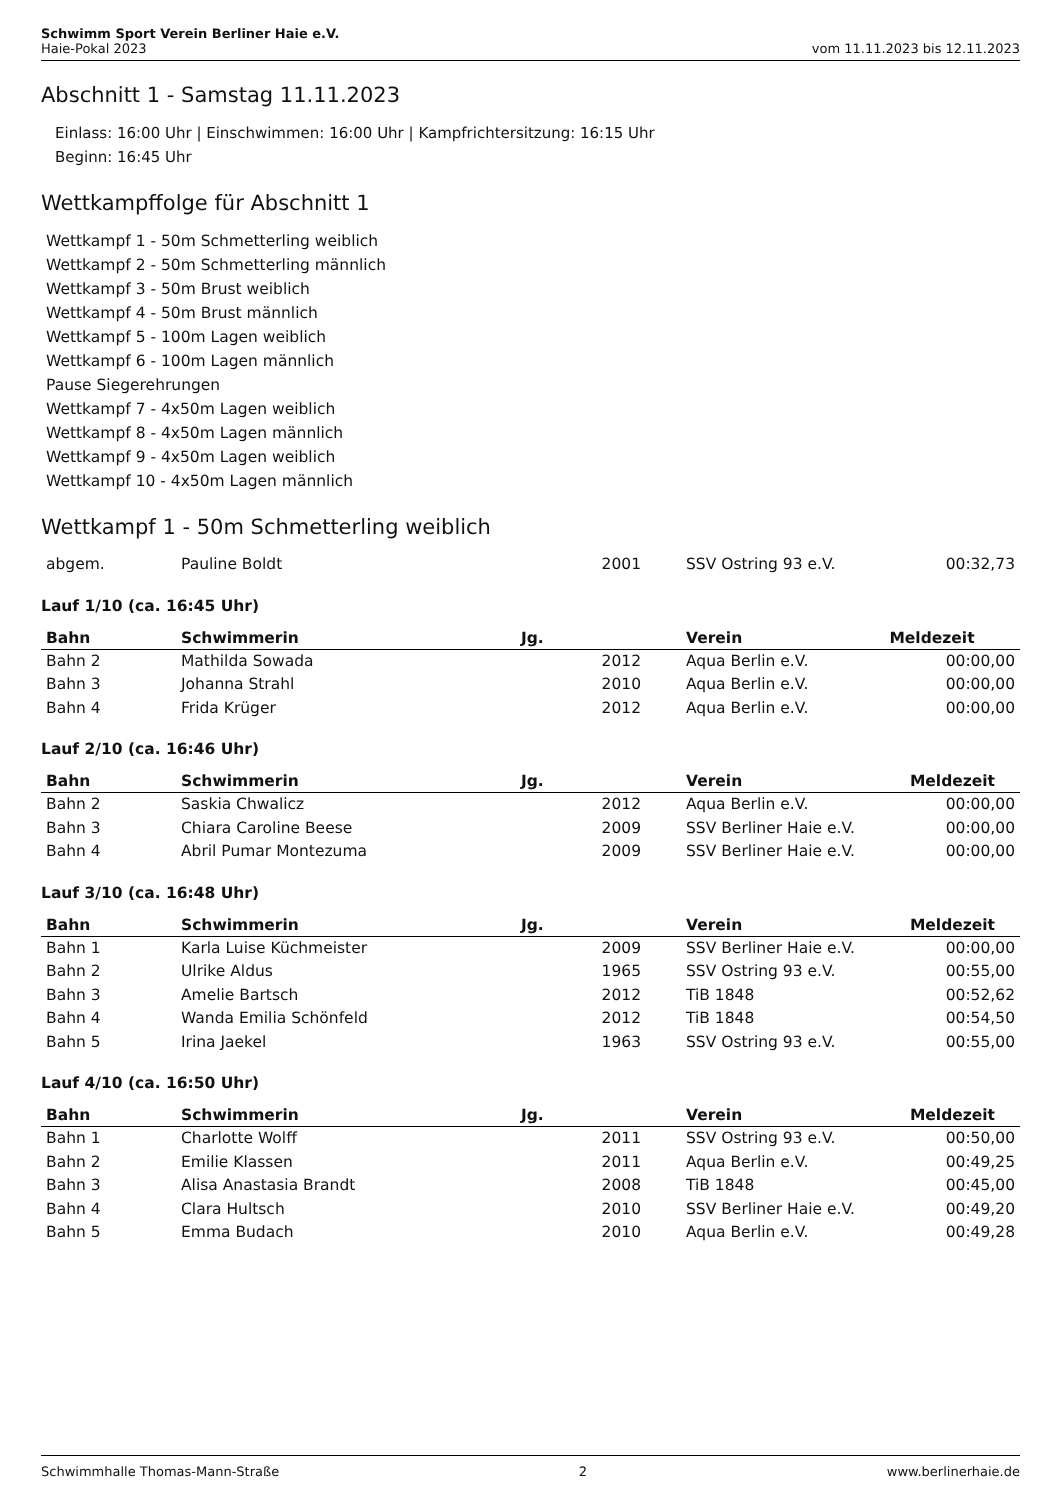Schwimm Sport Verein Berliner Haie e.V.
Haie-Pokal 2023 vom 11.11.2023 bis 12.11.2023
Abschnitt 1 - Samstag 11.11.2023
Einlass: 16:00 Uhr | Einschwimmen: 16:00 Uhr | Kampfrichtersitzung: 16:15 Uhr
Beginn: 16:45 Uhr
Wettkampffolge für Abschnitt 1
Wettkampf 1 - 50m Schmetterling weiblich
Wettkampf 2 - 50m Schmetterling männlich
Wettkampf 3 - 50m Brust weiblich
Wettkampf 4 - 50m Brust männlich
Wettkampf 5 - 100m Lagen weiblich
Wettkampf 6 - 100m Lagen männlich
Pause Siegerehrungen
Wettkampf 7 - 4x50m Lagen weiblich
Wettkampf 8 - 4x50m Lagen männlich
Wettkampf 9 - 4x50m Lagen weiblich
Wettkampf 10 - 4x50m Lagen männlich
Wettkampf 1 - 50m Schmetterling weiblich
| abgem. | Pauline Boldt | 2001 | SSV Ostring 93 e.V. | 00:32,73 |
Lauf 1/10 (ca. 16:45 Uhr)
| Bahn | Schwimmerin | Jg. | Verein | Meldezeit |
| --- | --- | --- | --- | --- |
| Bahn 2 | Mathilda Sowada | 2012 | Aqua Berlin e.V. | 00:00,00 |
| Bahn 3 | Johanna Strahl | 2010 | Aqua Berlin e.V. | 00:00,00 |
| Bahn 4 | Frida Krüger | 2012 | Aqua Berlin e.V. | 00:00,00 |
Lauf 2/10 (ca. 16:46 Uhr)
| Bahn | Schwimmerin | Jg. | Verein | Meldezeit |
| --- | --- | --- | --- | --- |
| Bahn 2 | Saskia Chwalicz | 2012 | Aqua Berlin e.V. | 00:00,00 |
| Bahn 3 | Chiara Caroline Beese | 2009 | SSV Berliner Haie e.V. | 00:00,00 |
| Bahn 4 | Abril Pumar Montezuma | 2009 | SSV Berliner Haie e.V. | 00:00,00 |
Lauf 3/10 (ca. 16:48 Uhr)
| Bahn | Schwimmerin | Jg. | Verein | Meldezeit |
| --- | --- | --- | --- | --- |
| Bahn 1 | Karla Luise Küchmeister | 2009 | SSV Berliner Haie e.V. | 00:00,00 |
| Bahn 2 | Ulrike Aldus | 1965 | SSV Ostring 93 e.V. | 00:55,00 |
| Bahn 3 | Amelie Bartsch | 2012 | TiB 1848 | 00:52,62 |
| Bahn 4 | Wanda Emilia Schönfeld | 2012 | TiB 1848 | 00:54,50 |
| Bahn 5 | Irina Jaekel | 1963 | SSV Ostring 93 e.V. | 00:55,00 |
Lauf 4/10 (ca. 16:50 Uhr)
| Bahn | Schwimmerin | Jg. | Verein | Meldezeit |
| --- | --- | --- | --- | --- |
| Bahn 1 | Charlotte Wolff | 2011 | SSV Ostring 93 e.V. | 00:50,00 |
| Bahn 2 | Emilie Klassen | 2011 | Aqua Berlin e.V. | 00:49,25 |
| Bahn 3 | Alisa Anastasia Brandt | 2008 | TiB 1848 | 00:45,00 |
| Bahn 4 | Clara Hultsch | 2010 | SSV Berliner Haie e.V. | 00:49,20 |
| Bahn 5 | Emma Budach | 2010 | Aqua Berlin e.V. | 00:49,28 |
Schwimmhalle Thomas-Mann-Straße 2 www.berlinerhaie.de